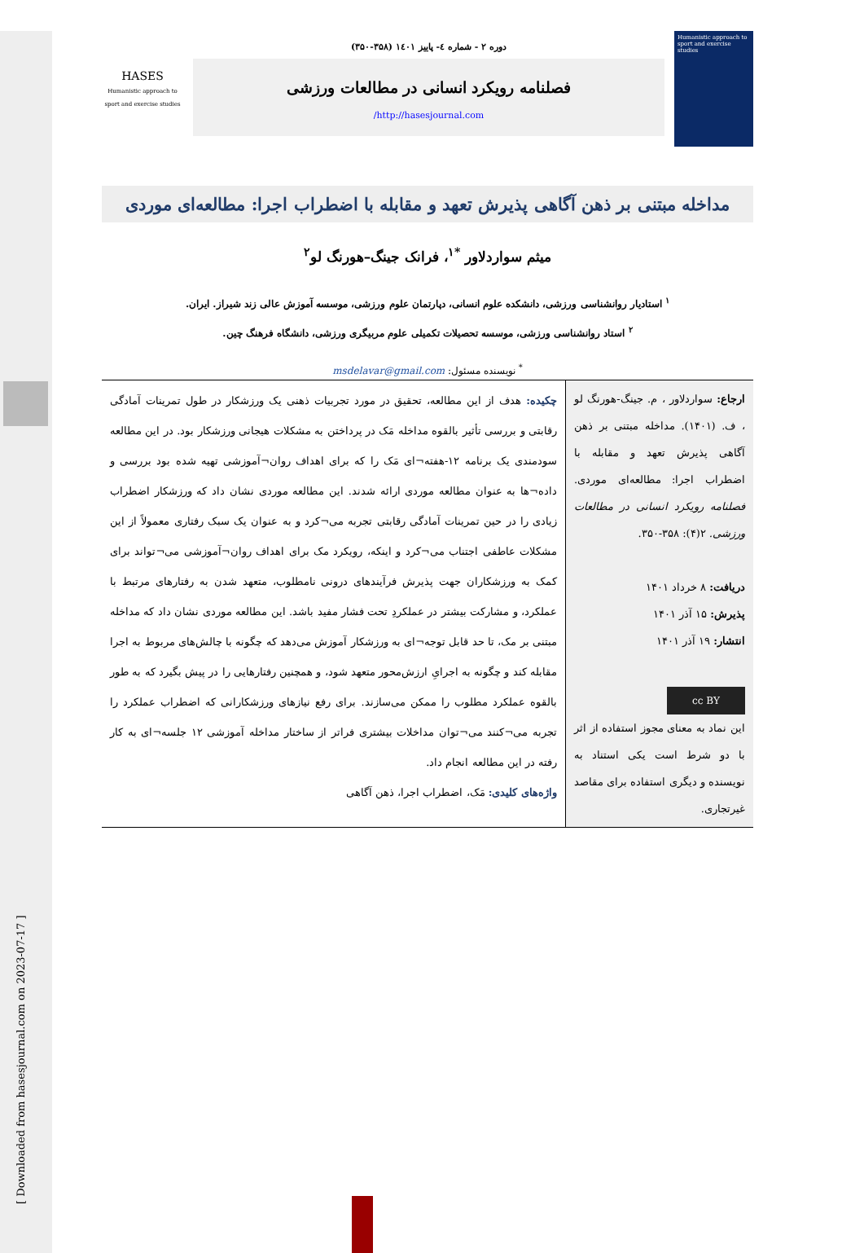[ Downloaded from hasesjournal.com on 2023-07-17 ]
Humanistic approach to sport and exercise studies
دوره ۲ - شماره ٤- پاییز ۱٤۰۱ (۳۵۸-۳۵۰)
فصلنامه رویکرد انسانی در مطالعات ورزشی
http://hasesjournal.com/
HASES
Humanistic approach to sport and exercise studies
مداخله مبتنی بر ذهن آگاهی پذیرش تعهد و مقابله با اضطراب اجرا: مطالعه‌ای موردی
میثم سواردلاور <sup>*۱</sup>، فرانک جینگ–هورنگ لو<sup>۲</sup>
<sup>۱</sup> استادیار روانشناسی ورزشی، دانشکده علوم انسانی، دپارتمان علوم ورزشی، موسسه آموزش عالی زند شیراز. ایران.
<sup>۲</sup> استاد روانشناسی ورزشی، موسسه تحصیلات تکمیلی علوم مربیگری ورزشی، دانشگاه فرهنگ چین.
<sup>*</sup> نویسنده مسئول: msdelavar@gmail.com
ارجاع: سواردلاور ، م. جینگ-هورنگ لو ، ف. (۱۴۰۱). مداخله مبتنی بر ذهن آگاهی پذیرش تعهد و مقابله با اضطراب اجرا: مطالعه‌ای موردی. فصلنامه رویکرد انسانی در مطالعات ورزشی. ۲(۴): ۳۵۸-۳۵۰.
دریافت: ۸ خرداد ۱۴۰۱
پذیرش: ۱۵ آذر ۱۴۰۱
انتشار: ۱۹ آذر ۱۴۰۱
cc BY
این نماد به معنای مجوز استفاده از اثر با دو شرط است یکی استناد به نویسنده و دیگری استفاده برای مقاصد غیرتجاری.
چکیده: هدف از این مطالعه، تحقیق در مورد تجربیات ذهنی یک ورزشکار در طول تمرینات آمادگی رقابتی و بررسی تأثیر بالقوه مداخله مَک در پرداختن به مشکلات هیجانی ورزشکار بود. در این مطالعه سودمندی یک برنامه ۱۲-هفته¬ای مَک را که برای اهداف روان¬آموزشی تهیه شده بود بررسی و داده¬ها به عنوان مطالعه موردی ارائه شدند. این مطالعه موردی نشان داد که ورزشکار اضطراب زیادی را در حین تمرینات آمادگی رقابتی تجربه می¬کرد و به عنوان یک سبک رفتاری معمولاً از این مشکلات عاطفی اجتناب می¬کرد و اینکه، رویکرد مک برای اهداف روان¬آموزشی می¬تواند برای کمک به ورزشکاران جهت پذیرش فرآیندهای درونی نامطلوب، متعهد شدن به رفتارهای مرتبط با عملکرد، و مشارکت بیشتر در عملکردِ تحت فشار مفید باشد. این مطالعه موردی نشان داد که مداخله مبتنی بر مک، تا حد قابل توجه¬ای به ورزشکار آموزش می‌دهد که چگونه با چالش‌های مربوط به اجرا مقابله کند و چگونه به اجرایِ ارزش‌محور متعهد شود، و همچنین رفتارهایی را در پیش بگیرد که به طور بالقوه عملکرد مطلوب را ممکن می‌سازند. برای رفع نیازهای ورزشکارانی که اضطراب عملکرد را تجربه می¬کنند می¬توان مداخلات بیشتری فراتر از ساختار مداخله آموزشی ۱۲ جلسه¬ای به کار رفته در این مطالعه انجام داد.
واژه‌های کلیدی: مَک، اضطراب اجرا، ذهن آگاهی